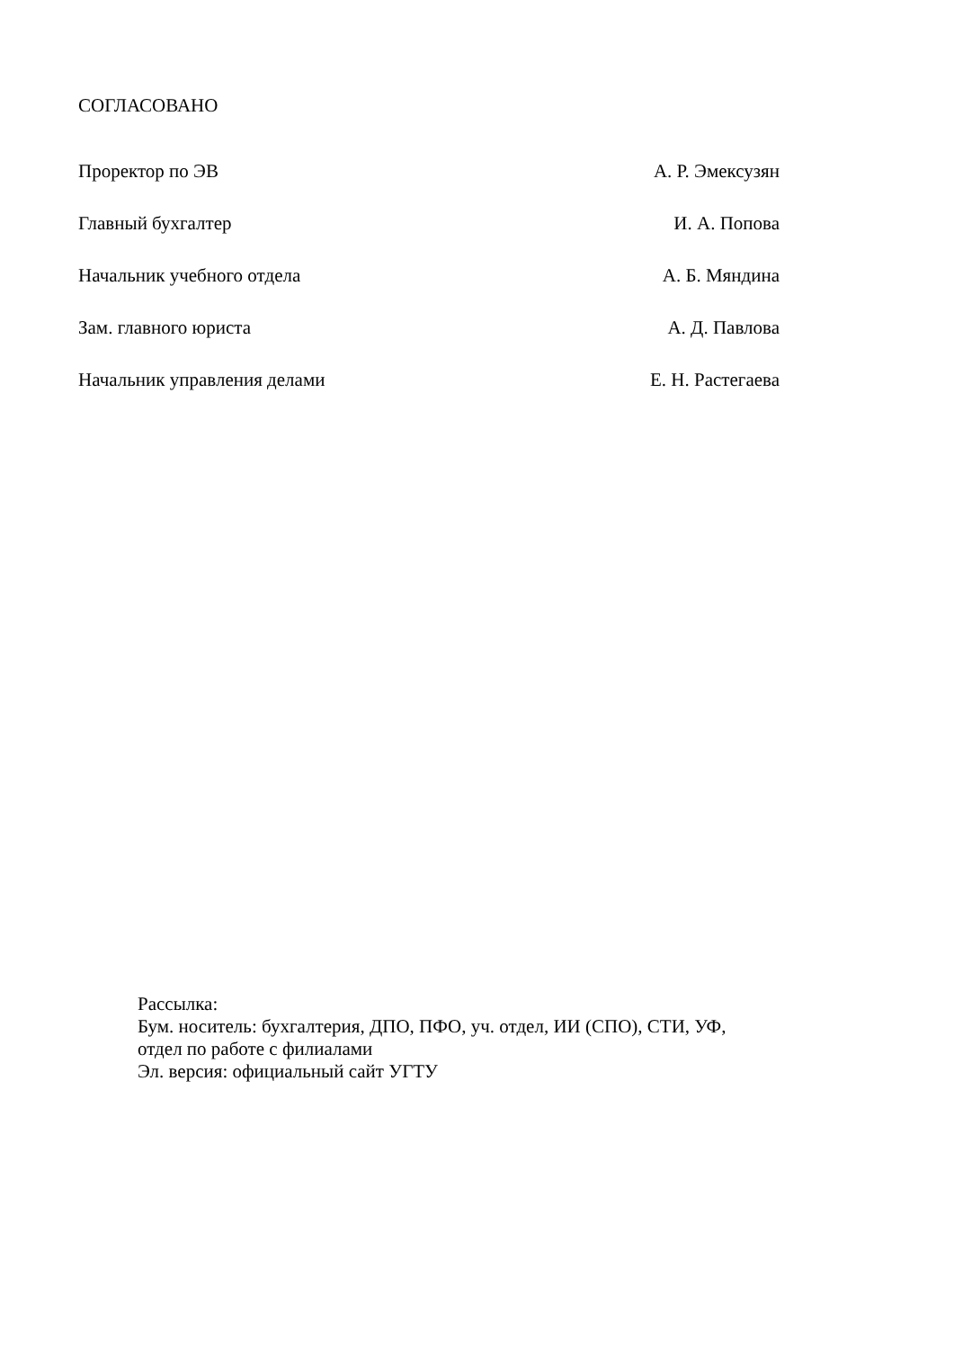СОГЛАСОВАНО
Проректор по ЭВ А. Р. Эмексузян
Главный бухгалтер И. А. Попова
Начальник учебного отдела А. Б. Мяндина
Зам. главного юриста А. Д. Павлова
Начальник управления делами Е. Н. Растегаева
Рассылка:
Бум. носитель: бухгалтерия, ДПО, ПФО, уч. отдел, ИИ (СПО), СТИ, УФ,
отдел по работе с филиалами
Эл. версия: официальный сайт УГТУ